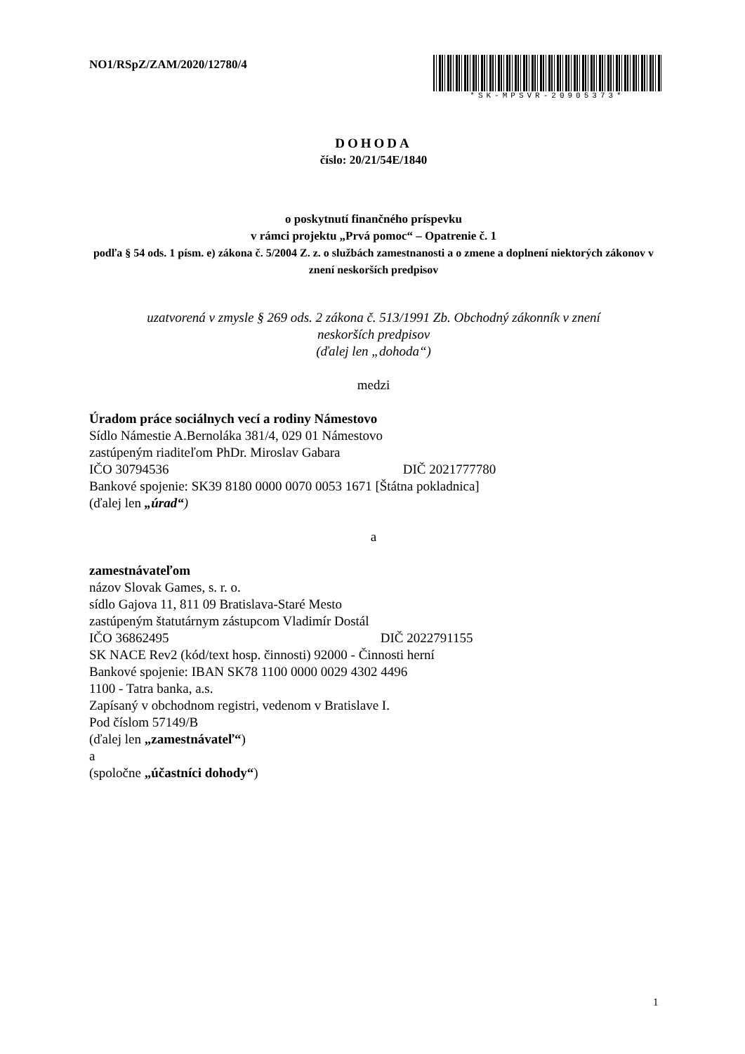NO1/RSpZ/ZAM/2020/12780/4 *SK-MPSVR-20905373*
DOHODA
číslo: 20/21/54E/1840
o poskytnutí finančného príspevku
v rámci projektu „Prvá pomoc“ – Opatrenie č. 1
podľa § 54 ods. 1 písm. e) zákona č. 5/2004 Z. z. o službách zamestnanosti a o zmene a doplnení niektorých zákonov v znení neskorších predpisov
uzatvorená v zmysle § 269 ods. 2 zákona č. 513/1991 Zb. Obchodný zákonník v znení
neskorších predpisov
(ďalej len „dohoda“)
medzi
Úradom práce sociálnych vecí a rodiny Námestovo
Sídlo Námestie A.Bernoláka 381/4, 029 01 Námestovo
zastúpeným riaditeľom PhDr. Miroslav Gabara
IČO 30794536 DIČ 2021777780
Bankové spojenie: SK39 8180 0000 0070 0053 1671 [Štátna pokladnica]
(ďalej len „úrad“)
a
zamestnávateľom
názov Slovak Games, s. r. o.
sídlo Gajova 11, 811 09 Bratislava-Staré Mesto
zastúpeným štatutárnym zástupcom Vladimír Dostál
IČO 36862495 DIČ 2022791155
SK NACE Rev2 (kód/text hosp. činnosti) 92000 - Činnosti herní
Bankové spojenie: IBAN SK78 1100 0000 0029 4302 4496
1100 - Tatra banka, a.s.
Zapísaný v obchodnom registri, vedenom v Bratislave I.
Pod číslom 57149/B
(ďalej len „zamestnávateľ“)
a
(spoločne „účastníci dohody“)
1